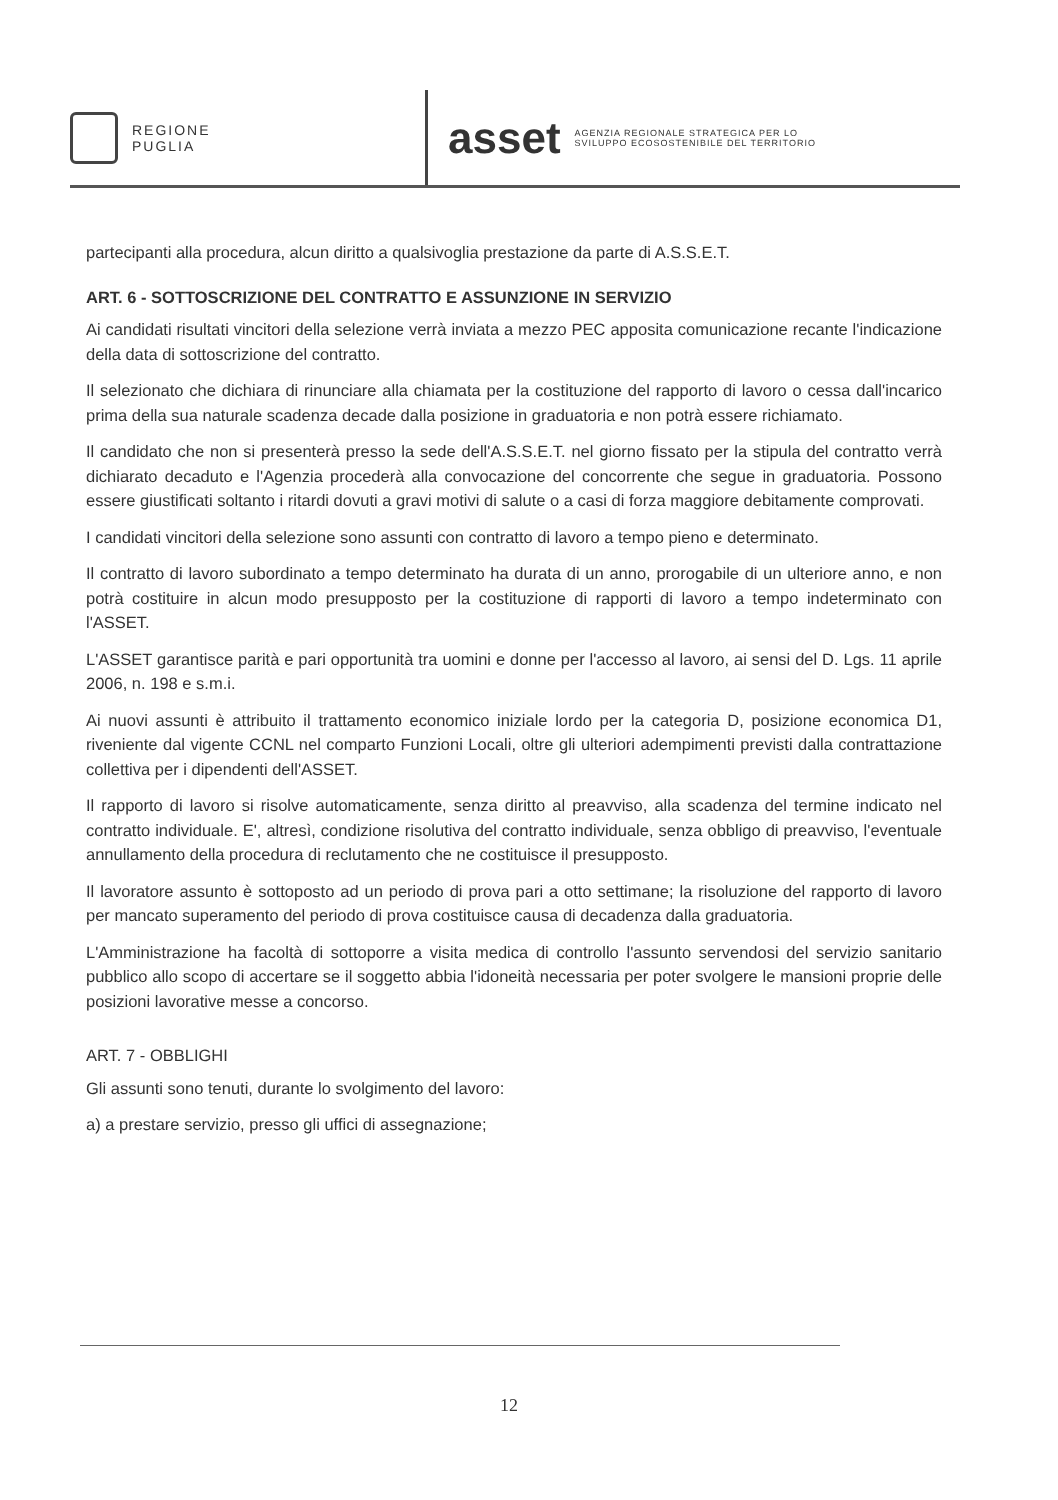REGIONE
PUGLIA
asset AGENZIA REGIONALE STRATEGICA PER LO
SVILUPPO ECOSOSTENIBILE DEL TERRITORIO
partecipanti alla procedura, alcun diritto a qualsivoglia prestazione da parte di A.S.S.E.T.
ART. 6 - SOTTOSCRIZIONE DEL CONTRATTO E ASSUNZIONE IN SERVIZIO
Ai candidati risultati vincitori della selezione verrà inviata a mezzo PEC apposita comunicazione recante l'indicazione della data di sottoscrizione del contratto.
Il selezionato che dichiara di rinunciare alla chiamata per la costituzione del rapporto di lavoro o cessa dall'incarico prima della sua naturale scadenza decade dalla posizione in graduatoria e non potrà essere richiamato.
Il candidato che non si presenterà presso la sede dell'A.S.S.E.T. nel giorno fissato per la stipula del contratto verrà dichiarato decaduto e l'Agenzia procederà alla convocazione del concorrente che segue in graduatoria. Possono essere giustificati soltanto i ritardi dovuti a gravi motivi di salute o a casi di forza maggiore debitamente comprovati.
I candidati vincitori della selezione sono assunti con contratto di lavoro a tempo pieno e determinato.
Il contratto di lavoro subordinato a tempo determinato ha durata di un anno, prorogabile di un ulteriore anno, e non potrà costituire in alcun modo presupposto per la costituzione di rapporti di lavoro a tempo indeterminato con l'ASSET.
L'ASSET garantisce parità e pari opportunità tra uomini e donne per l'accesso al lavoro, ai sensi del D. Lgs. 11 aprile 2006, n. 198 e s.m.i.
Ai nuovi assunti è attribuito il trattamento economico iniziale lordo per la categoria D, posizione economica D1, riveniente dal vigente CCNL nel comparto Funzioni Locali, oltre gli ulteriori adempimenti previsti dalla contrattazione collettiva per i dipendenti dell'ASSET.
Il rapporto di lavoro si risolve automaticamente, senza diritto al preavviso, alla scadenza del termine indicato nel contratto individuale. E', altresì, condizione risolutiva del contratto individuale, senza obbligo di preavviso, l'eventuale annullamento della procedura di reclutamento che ne costituisce il presupposto.
Il lavoratore assunto è sottoposto ad un periodo di prova pari a otto settimane; la risoluzione del rapporto di lavoro per mancato superamento del periodo di prova costituisce causa di decadenza dalla graduatoria.
L'Amministrazione ha facoltà di sottoporre a visita medica di controllo l'assunto servendosi del servizio sanitario pubblico allo scopo di accertare se il soggetto abbia l'idoneità necessaria per poter svolgere le mansioni proprie delle posizioni lavorative messe a concorso.
ART. 7 - OBBLIGHI
Gli assunti sono tenuti, durante lo svolgimento del lavoro:
a) a prestare servizio, presso gli uffici di assegnazione;
12